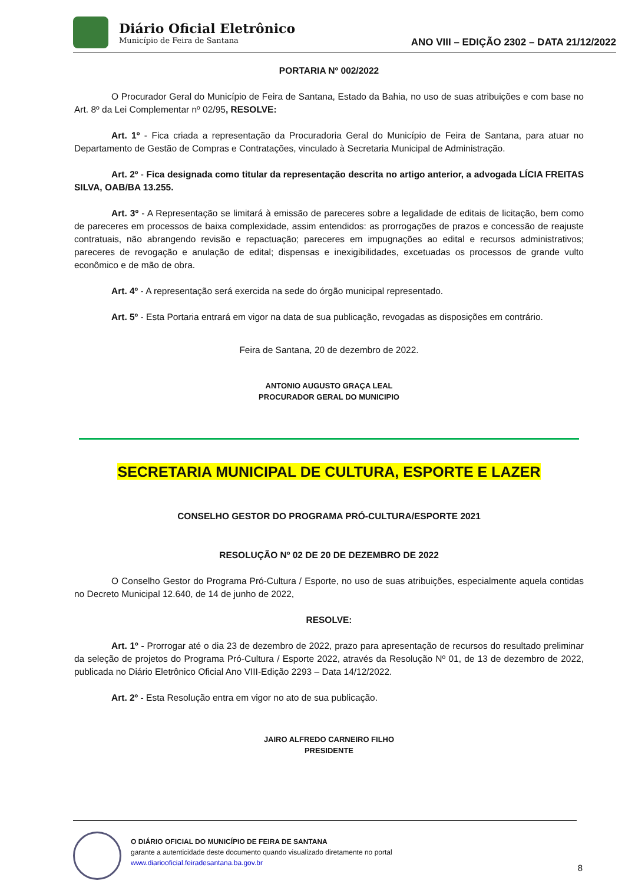Diário Oficial Eletrônico
Município de Feira de Santana
ANO VIII – EDIÇÃO 2302 – DATA 21/12/2022
PORTARIA Nº 002/2022
O Procurador Geral do Município de Feira de Santana, Estado da Bahia, no uso de suas atribuições e com base no Art. 8º da Lei Complementar nº 02/95, RESOLVE:
Art. 1º - Fica criada a representação da Procuradoria Geral do Município de Feira de Santana, para atuar no Departamento de Gestão de Compras e Contratações, vinculado à Secretaria Municipal de Administração.
Art. 2º - Fica designada como titular da representação descrita no artigo anterior, a advogada LÍCIA FREITAS SILVA, OAB/BA 13.255.
Art. 3º - A Representação se limitará à emissão de pareceres sobre a legalidade de editais de licitação, bem como de pareceres em processos de baixa complexidade, assim entendidos: as prorrogações de prazos e concessão de reajuste contratuais, não abrangendo revisão e repactuação; pareceres em impugnações ao edital e recursos administrativos; pareceres de revogação e anulação de edital; dispensas e inexigibilidades, excetuadas os processos de grande vulto econômico e de mão de obra.
Art. 4º - A representação será exercida na sede do órgão municipal representado.
Art. 5º - Esta Portaria entrará em vigor na data de sua publicação, revogadas as disposições em contrário.
Feira de Santana, 20 de dezembro de 2022.
ANTONIO AUGUSTO GRAÇA LEAL
PROCURADOR GERAL DO MUNICIPIO
SECRETARIA MUNICIPAL DE CULTURA, ESPORTE E LAZER
CONSELHO GESTOR DO PROGRAMA PRÓ-CULTURA/ESPORTE 2021
RESOLUÇÃO Nº 02 DE 20 DE DEZEMBRO DE 2022
O Conselho Gestor do Programa Pró-Cultura / Esporte, no uso de suas atribuições, especialmente aquela contidas no Decreto Municipal 12.640, de 14 de junho de 2022,
RESOLVE:
Art. 1º - Prorrogar até o dia 23 de dezembro de 2022, prazo para apresentação de recursos do resultado preliminar da seleção de projetos do Programa Pró-Cultura / Esporte 2022, através da Resolução Nº 01, de 13 de dezembro de 2022, publicada no Diário Eletrônico Oficial Ano VIII-Edição 2293 – Data 14/12/2022.
Art. 2º - Esta Resolução entra em vigor no ato de sua publicação.
JAIRO ALFREDO CARNEIRO FILHO
PRESIDENTE
O DIÁRIO OFICIAL DO MUNICÍPIO DE FEIRA DE SANTANA
garante a autenticidade deste documento quando visualizado diretamente no portal
www.diariooficial.feiradesantana.ba.gov.br
8